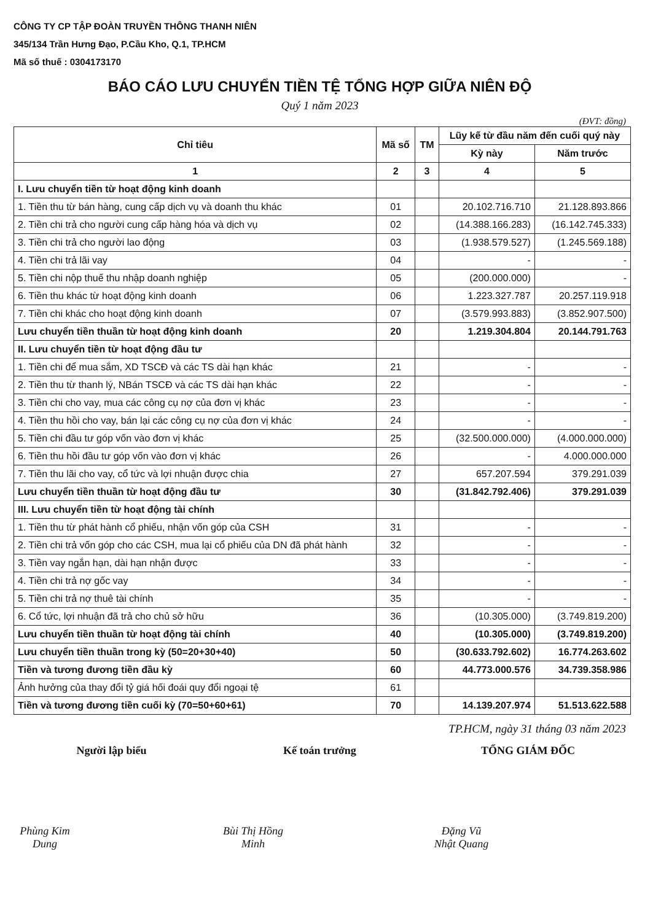CÔNG TY CP TẬP ĐOÀN TRUYỀN THÔNG THANH NIÊN
345/134 Trần Hưng Đạo, P.Cầu Kho, Q.1, TP.HCM
Mã số thuế : 0304173170
BÁO CÁO LƯU CHUYỂN TIỀN TỆ TỔNG HỢP GIỮA NIÊN ĐỘ
Quý 1 năm 2023
(ĐVT: đồng)
| Chỉ tiêu | Mã số | TM | Lũy kế từ đầu năm đến cuối quý này | |
| --- | --- | --- | --- | --- |
| | | | Kỳ này | Năm trước |
| 1 | 2 | 3 | 4 | 5 |
| I. Lưu chuyển tiền từ hoạt động kinh doanh | | | | |
| 1. Tiền thu từ bán hàng, cung cấp dịch vụ và doanh thu khác | 01 | | 20.102.716.710 | 21.128.893.866 |
| 2. Tiền chi trả cho người cung cấp hàng hóa và dịch vụ | 02 | | (14.388.166.283) | (16.142.745.333) |
| 3. Tiền chi trả cho người lao động | 03 | | (1.938.579.527) | (1.245.569.188) |
| 4. Tiền chi trả lãi vay | 04 | | - | - |
| 5. Tiền chi nộp thuế thu nhập doanh nghiệp | 05 | | (200.000.000) | - |
| 6. Tiền thu khác từ hoạt động kinh doanh | 06 | | 1.223.327.787 | 20.257.119.918 |
| 7. Tiền chi khác cho hoạt động kinh doanh | 07 | | (3.579.993.883) | (3.852.907.500) |
| Lưu chuyển tiền thuần từ hoạt động kinh doanh | 20 | | 1.219.304.804 | 20.144.791.763 |
| II. Lưu chuyển tiền từ hoạt động đầu tư | | | | |
| 1. Tiền chi để mua sắm, XD TSCĐ và các TS dài hạn khác | 21 | | - | - |
| 2. Tiền thu từ thanh lý, NBán TSCĐ và các TS dài hạn khác | 22 | | - | - |
| 3. Tiền chi cho vay, mua các công cụ nợ của đơn vị khác | 23 | | - | - |
| 4. Tiền thu hồi cho vay, bán lại các công cụ nợ của đơn vị khác | 24 | | - | - |
| 5. Tiền chi đầu tư góp vốn vào đơn vị khác | 25 | | (32.500.000.000) | (4.000.000.000) |
| 6. Tiền thu hồi đầu tư góp vốn vào đơn vị khác | 26 | | - | 4.000.000.000 |
| 7. Tiền thu lãi cho vay, cổ tức và lợi nhuận được chia | 27 | | 657.207.594 | 379.291.039 |
| Lưu chuyển tiền thuần từ hoạt động đầu tư | 30 | | (31.842.792.406) | 379.291.039 |
| III. Lưu chuyển tiền từ hoạt động tài chính | | | | |
| 1. Tiền thu từ phát hành cổ phiếu, nhận vốn góp của CSH | 31 | | - | - |
| 2. Tiền chi trả vốn góp cho các CSH, mua lại cổ phiếu của DN đã phát hành | 32 | | - | - |
| 3. Tiền vay ngắn hạn, dài hạn nhận được | 33 | | - | - |
| 4. Tiền chi trả nợ gốc vay | 34 | | - | - |
| 5. Tiền chi trả nợ thuê tài chính | 35 | | - | - |
| 6. Cổ tức, lợi nhuận đã trả cho chủ sở hữu | 36 | | (10.305.000) | (3.749.819.200) |
| Lưu chuyển tiền thuần từ hoạt động tài chính | 40 | | (10.305.000) | (3.749.819.200) |
| Lưu chuyển tiền thuần trong kỳ (50=20+30+40) | 50 | | (30.633.792.602) | 16.774.263.602 |
| Tiền và tương đương tiền đầu kỳ | 60 | | 44.773.000.576 | 34.739.358.986 |
| Ảnh hưởng của thay đổi tỷ giá hối đoái quy đổi ngoại tệ | 61 | | | |
| Tiền và tương đương tiền cuối kỳ (70=50+60+61) | 70 | | 14.139.207.974 | 51.513.622.588 |
TP.HCM, ngày 31 tháng 03 năm 2023
Người lập biểu
Phùng Kim Dung
Kế toán trưởng
Bùi Thị Hồng Minh
TỔNG GIÁM ĐỐC
Đặng Vũ Nhật Quang